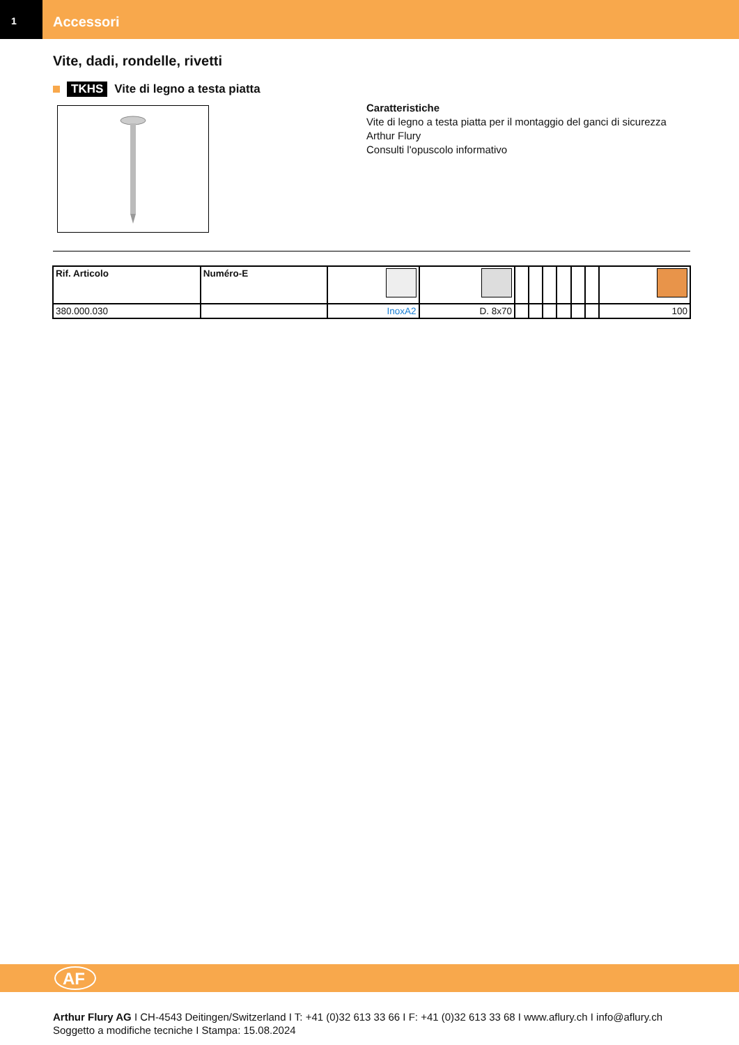1
Accessori
Vite, dadi, rondelle, rivetti
TKHS Vite di legno a testa piatta
Caratteristiche
Vite di legno a testa piatta per il montaggio del ganci di sicurezza
Arthur Flury
Consulti l'opuscolo informativo
| Rif. Articolo | Numéro-E | | | | | | | | | |
| --- | --- | --- | --- | --- | --- | --- | --- | --- | --- | --- |
| 380.000.030 | | InoxA2 | D. 8x70 | | | | | | | 100 |
AF
Arthur Flury AG I CH-4543 Deitingen/Switzerland I T: +41 (0)32 613 33 66 I F: +41 (0)32 613 33 68 I www.aflury.ch I info@aflury.ch
Soggetto a modifiche tecniche I Stampa: 15.08.2024